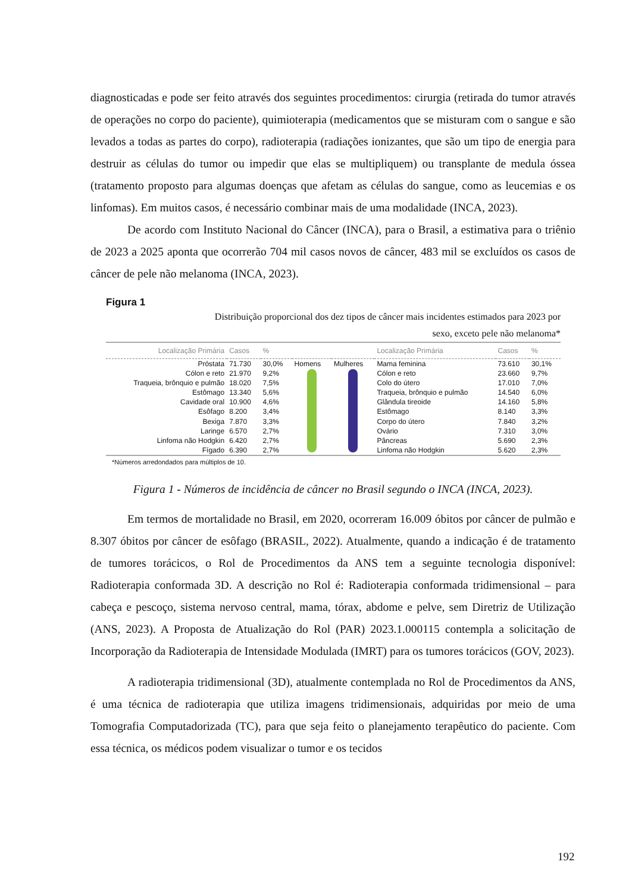diagnosticadas e pode ser feito através dos seguintes procedimentos: cirurgia (retirada do tumor através de operações no corpo do paciente), quimioterapia (medicamentos que se misturam com o sangue e são levados a todas as partes do corpo), radioterapia (radiações ionizantes, que são um tipo de energia para destruir as células do tumor ou impedir que elas se multipliquem) ou transplante de medula óssea (tratamento proposto para algumas doenças que afetam as células do sangue, como as leucemias e os linfomas). Em muitos casos, é necessário combinar mais de uma modalidade (INCA, 2023).
De acordo com Instituto Nacional do Câncer (INCA), para o Brasil, a estimativa para o triênio de 2023 a 2025 aponta que ocorrerão 704 mil casos novos de câncer, 483 mil se excluídos os casos de câncer de pele não melanoma (INCA, 2023).
Figura 1
Distribuição proporcional dos dez tipos de câncer mais incidentes estimados para 2023 por
sexo, exceto pele não melanoma*
| Localização Primária | Casos | % | | | Localização Primária | Casos | % |
| --- | --- | --- | --- | --- | --- | --- | --- |
| Próstata | 71.730 | 30,0% | Homens | Mulheres | Mama feminina | 73.610 | 30,1% |
| Cólon e reto | 21.970 | 9,2% | | | Cólon e reto | 23.660 | 9,7% |
| Traqueia, brônquio e pulmão | 18.020 | 7,5% | | | Colo do útero | 17.010 | 7,0% |
| Estômago | 13.340 | 5,6% | | | Traqueia, brônquio e pulmão | 14.540 | 6,0% |
| Cavidade oral | 10.900 | 4,6% | | | Glândula tireoide | 14.160 | 5,8% |
| Esôfago | 8.200 | 3,4% | | | Estômago | 8.140 | 3,3% |
| Bexiga | 7.870 | 3,3% | | | Corpo do útero | 7.840 | 3,2% |
| Laringe | 6.570 | 2,7% | | | Ovário | 7.310 | 3,0% |
| Linfoma não Hodgkin | 6.420 | 2,7% | | | Pâncreas | 5.690 | 2,3% |
| Fígado | 6.390 | 2,7% | | | Linfoma não Hodgkin | 5.620 | 2,3% |
*Números arredondados para múltiplos de 10.
Figura 1 - Números de incidência de câncer no Brasil segundo o INCA (INCA, 2023).
Em termos de mortalidade no Brasil, em 2020, ocorreram 16.009 óbitos por câncer de pulmão e 8.307 óbitos por câncer de esôfago (BRASIL, 2022). Atualmente, quando a indicação é de tratamento de tumores torácicos, o Rol de Procedimentos da ANS tem a seguinte tecnologia disponível: Radioterapia conformada 3D. A descrição no Rol é: Radioterapia conformada tridimensional – para cabeça e pescoço, sistema nervoso central, mama, tórax, abdome e pelve, sem Diretriz de Utilização (ANS, 2023). A Proposta de Atualização do Rol (PAR) 2023.1.000115 contempla a solicitação de Incorporação da Radioterapia de Intensidade Modulada (IMRT) para os tumores torácicos (GOV, 2023).
A radioterapia tridimensional (3D), atualmente contemplada no Rol de Procedimentos da ANS, é uma técnica de radioterapia que utiliza imagens tridimensionais, adquiridas por meio de uma Tomografia Computadorizada (TC), para que seja feito o planejamento terapêutico do paciente. Com essa técnica, os médicos podem visualizar o tumor e os tecidos
192